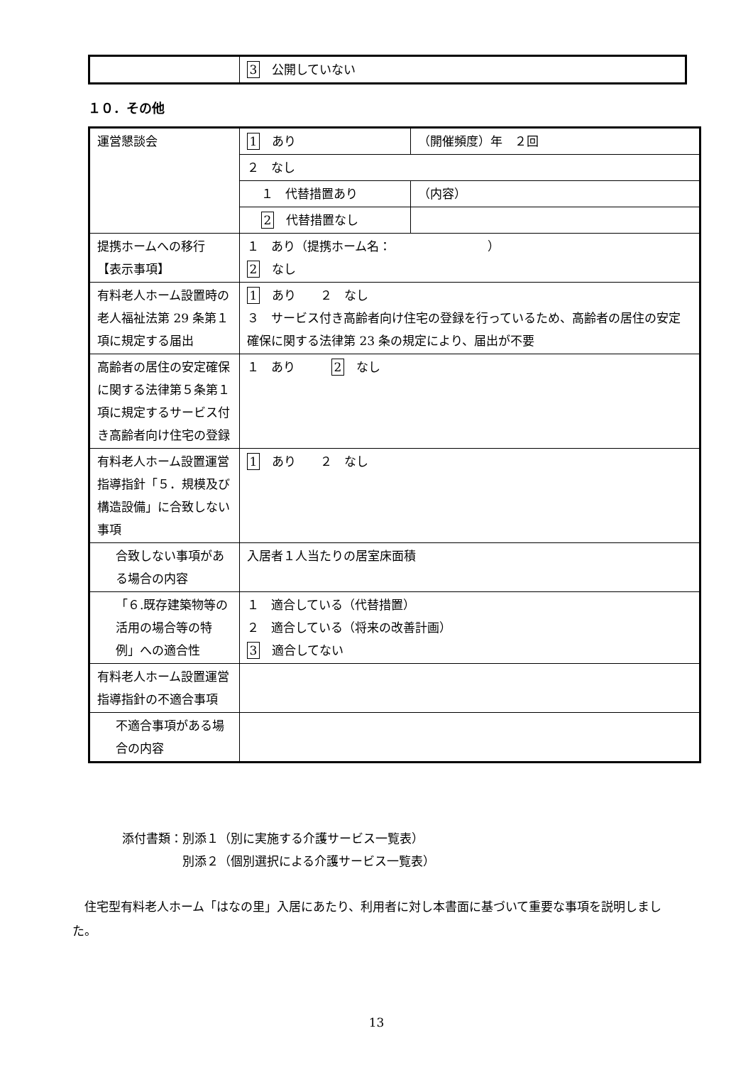| | 3 公開していない |
１０．その他
| 運営懇談会 | 1 あり | （開催頻度）年 ２回 |
| | ２ なし | |
| | １ 代替措置あり | （内容） |
| | 2 代替措置なし | |
| 提携ホームへの移行 【表示事項】 | １ あり（提携ホーム名： ） 2 なし | |
| 有料老人ホーム設置時の老人福祉法第 29 条第１項に規定する届出 | 1 あり ２ なし ３ サービス付き高齢者向け住宅の登録を行っているため、高齢者の居住の安定確保に関する法律第 23 条の規定により、届出が不要 | |
| 高齢者の居住の安定確保に関する法律第５条第１項に規定するサービス付き高齢者向け住宅の登録 | １ あり 2 なし | |
| 有料老人ホーム設置運営指導指針「５．規模及び構造設備」に合致しない事項 | 1 あり ２ なし | |
| 合致しない事項がある場合の内容 | 入居者１人当たりの居室床面積 | |
| 「６.既存建築物等の活用の場合等の特例」への適合性 | １ 適合している（代替措置） ２ 適合している（将来の改善計画） 3 適合してない | |
| 有料老人ホーム設置運営指導指針の不適合事項 | | |
| 不適合事項がある場合の内容 | | |
添付書類：別添１（別に実施する介護サービス一覧表）
　　　　　別添２（個別選択による介護サービス一覧表）
　住宅型有料老人ホーム「はなの里」入居にあたり、利用者に対し本書面に基づいて重要な事項を説明しました。
13